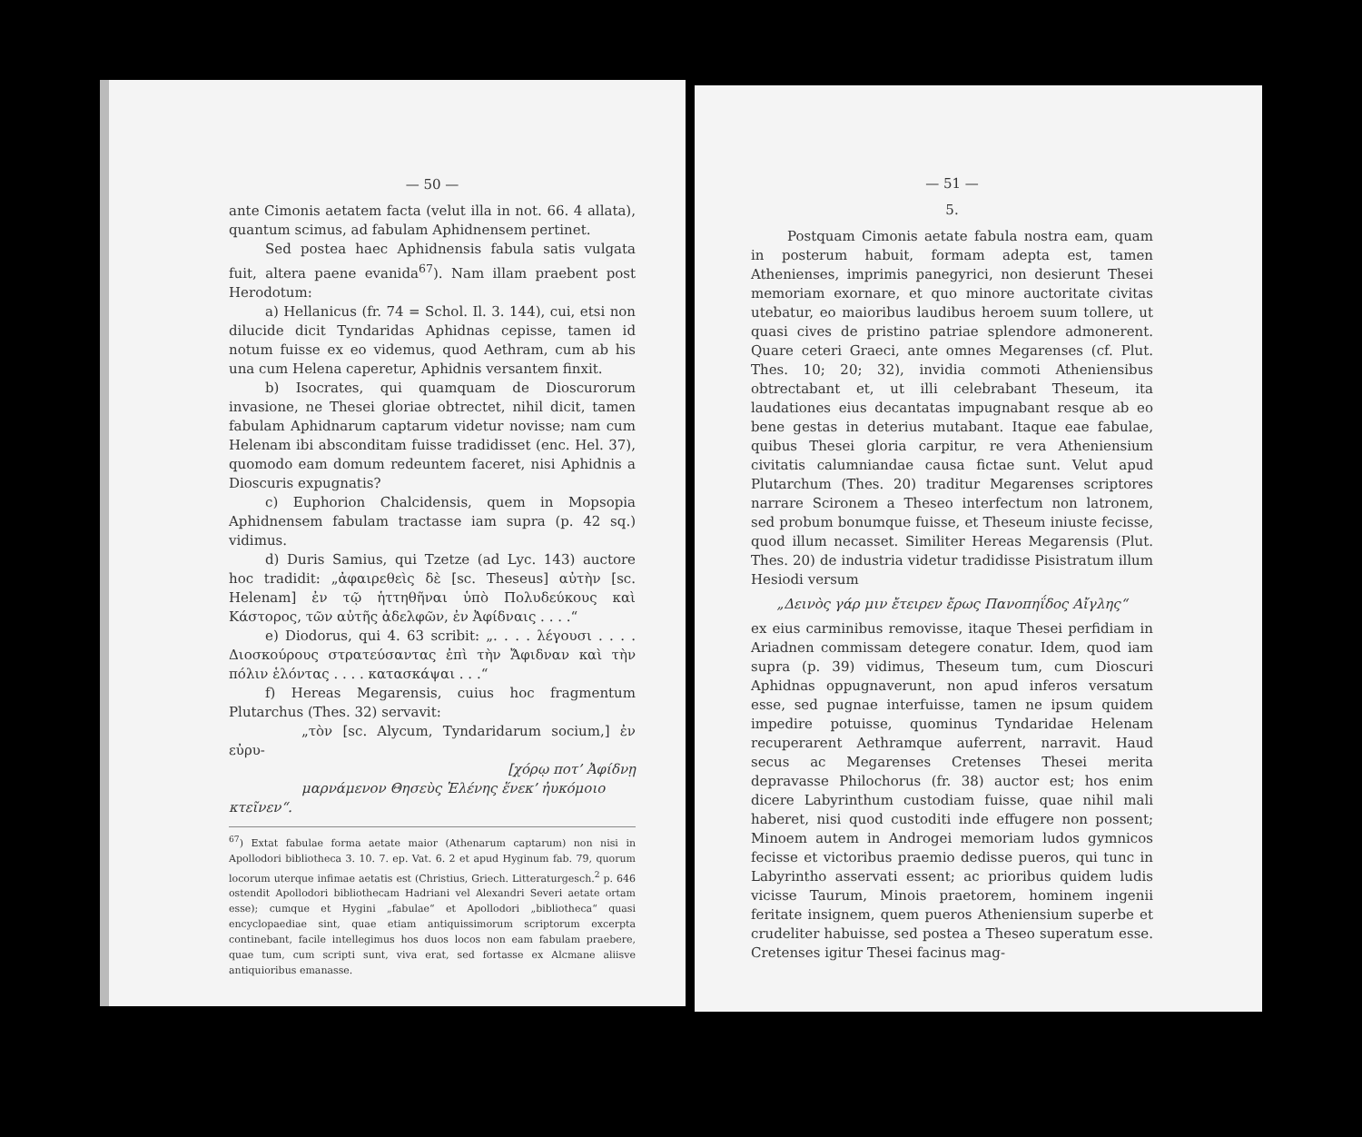— 50 —
ante Cimonis aetatem facta (velut illa in not. 66. 4 allata), quantum scimus, ad fabulam Aphidnensem pertinet.
Sed postea haec Aphidnensis fabula satis vulgata fuit, altera paene evanida<sup>67</sup>). Nam illam praebent post Herodotum:
a) Hellanicus (fr. 74 = Schol. Il. 3. 144), cui, etsi non dilucide dicit Tyndaridas Aphidnas cepisse, tamen id notum fuisse ex eo videmus, quod Aethram, cum ab his una cum Helena caperetur, Aphidnis versantem finxit.
b) Isocrates, qui quamquam de Dioscurorum invasione, ne Thesei gloriae obtrectet, nihil dicit, tamen fabulam Aphidnarum captarum videtur novisse; nam cum Helenam ibi absconditam fuisse tradidisset (enc. Hel. 37), quomodo eam domum redeuntem faceret, nisi Aphidnis a Dioscuris expugnatis?
c) Euphorion Chalcidensis, quem in Mopsopia Aphidnensem fabulam tractasse iam supra (p. 42 sq.) vidimus.
d) Duris Samius, qui Tzetze (ad Lyc. 143) auctore hoc tradidit: „ἀφαιρεθεὶς δὲ [sc. Theseus] αὐτὴν [sc. Helenam] ἐν τῷ ἡττηθῆναι ὑπὸ Πολυδεύκους καὶ Κάστορος, τῶν αὐτῆς ἀδελφῶν, ἐν Ἀφίδναις . . . .“
e) Diodorus, qui 4. 63 scribit: „. . . . λέγουσι . . . . Διοσκούρους στρατεύσαντας ἐπὶ τὴν Ἄφιδναν καὶ τὴν πόλιν ἑλόντας . . . . κατασκάψαι . . .“
f) Hereas Megarensis, cuius hoc fragmentum Plutarchus (Thes. 32) servavit:
„τὸν [sc. Alycum, Tyndaridarum socium,] ἐν εὐρυ-
[χόρῳ ποτ’ Ἀφίδνῃ
μαρνάμενον Θησεὺς Ἑλένης ἕνεκ’ ἠυκόμοιο
κτεῖνεν“.
<sup>67</sup>) Extat fabulae forma aetate maior (Athenarum captarum) non nisi in Apollodori bibliotheca 3. 10. 7. ep. Vat. 6. 2 et apud Hyginum fab. 79, quorum locorum uterque infimae aetatis est (Christius, Griech. Litteraturgesch.<sup>2</sup> p. 646 ostendit Apollodori bibliothecam Hadriani vel Alexandri Severi aetate ortam esse); cumque et Hygini „fabulae“ et Apollodori „bibliotheca“ quasi encyclopaediae sint, quae etiam antiquissimorum scriptorum excerpta continebant, facile intellegimus hos duos locos non eam fabulam praebere, quae tum, cum scripti sunt, viva erat, sed fortasse ex Alcmane aliisve antiquioribus emanasse.
— 51 —
5.
Postquam Cimonis aetate fabula nostra eam, quam in posterum habuit, formam adepta est, tamen Athenienses, imprimis panegyrici, non desierunt Thesei memoriam exornare, et quo minore auctoritate civitas utebatur, eo maioribus laudibus heroem suum tollere, ut quasi cives de pristino patriae splendore admonerent. Quare ceteri Graeci, ante omnes Megarenses (cf. Plut. Thes. 10; 20; 32), invidia commoti Atheniensibus obtrectabant et, ut illi celebrabant Theseum, ita laudationes eius decantatas impugnabant resque ab eo bene gestas in deterius mutabant. Itaque eae fabulae, quibus Thesei gloria carpitur, re vera Atheniensium civitatis calumniandae causa fictae sunt. Velut apud Plutarchum (Thes. 20) traditur Megarenses scriptores narrare Scironem a Theseo interfectum non latronem, sed probum bonumque fuisse, et Theseum iniuste fecisse, quod illum necasset. Similiter Hereas Megarensis (Plut. Thes. 20) de industria videtur tradidisse Pisistratum illum Hesiodi versum
„Δεινὸς γάρ μιν ἔτειρεν ἔρως Πανοπηΐδος Αἴγλης“
ex eius carminibus removisse, itaque Thesei perfidiam in Ariadnen commissam detegere conatur. Idem, quod iam supra (p. 39) vidimus, Theseum tum, cum Dioscuri Aphidnas oppugnaverunt, non apud inferos versatum esse, sed pugnae interfuisse, tamen ne ipsum quidem impedire potuisse, quominus Tyndaridae Helenam recuperarent Aethramque auferrent, narravit. Haud secus ac Megarenses Cretenses Thesei merita depravasse Philochorus (fr. 38) auctor est; hos enim dicere Labyrinthum custodiam fuisse, quae nihil mali haberet, nisi quod custoditi inde effugere non possent; Minoem autem in Androgei memoriam ludos gymnicos fecisse et victoribus praemio dedisse pueros, qui tunc in Labyrintho asservati essent; ac prioribus quidem ludis vicisse Taurum, Minois praetorem, hominem ingenii feritate insignem, quem pueros Atheniensium superbe et crudeliter habuisse, sed postea a Theseo superatum esse. Cretenses igitur Thesei facinus mag-